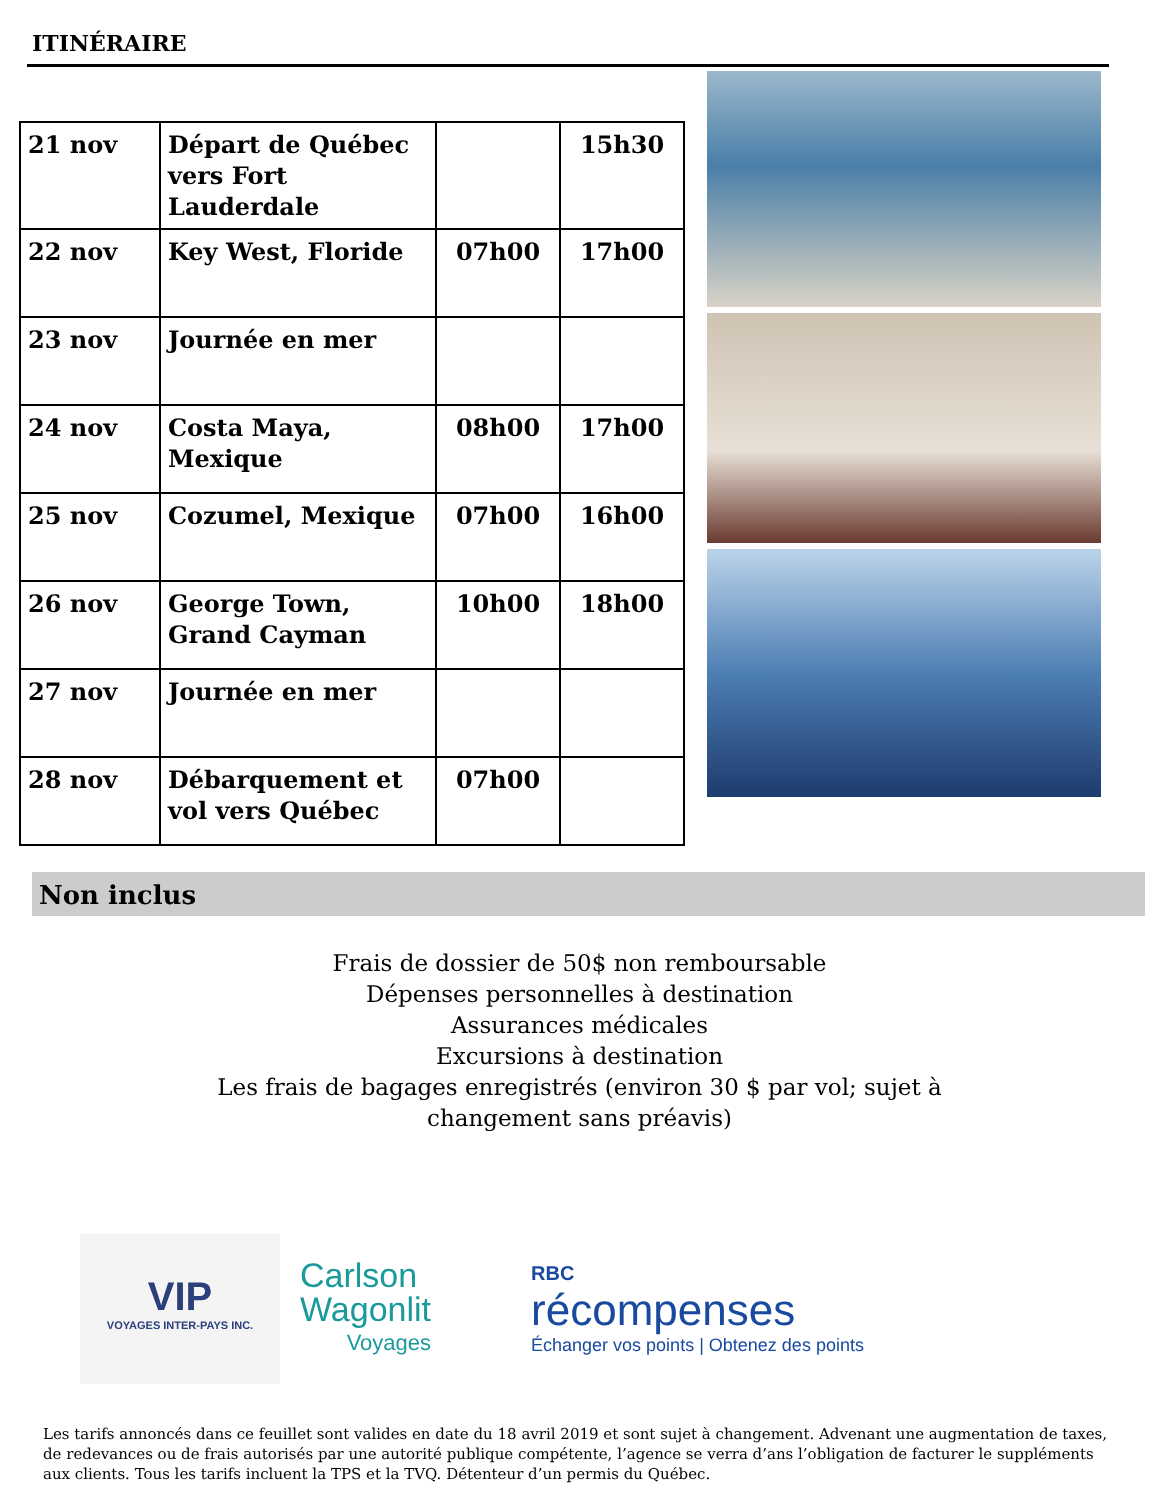ITINÉRAIRE
| 21 nov | Départ de Québec vers Fort Lauderdale | | 15h30 |
| 22 nov | Key West, Floride | 07h00 | 17h00 |
| 23 nov | Journée en mer | | |
| 24 nov | Costa Maya, Mexique | 08h00 | 17h00 |
| 25 nov | Cozumel, Mexique | 07h00 | 16h00 |
| 26 nov | George Town, Grand Cayman | 10h00 | 18h00 |
| 27 nov | Journée en mer | | |
| 28 nov | Débarquement et vol vers Québec | 07h00 | |
Non inclus
Frais de dossier de 50$ non remboursable
Dépenses personnelles à destination
Assurances médicales
Excursions à destination
Les frais de bagages enregistrés (environ 30 $ par vol; sujet à changement sans préavis)
VIP
VOYAGES INTER-PAYS INC.
Carlson
Wagonlit
Voyages
RBC
récompenses
Échanger vos points | Obtenez des points
Les tarifs annoncés dans ce feuillet sont valides en date du 18 avril 2019 et sont sujet à changement. Advenant une augmentation de taxes, de redevances ou de frais autorisés par une autorité publique compétente, l’agence se verra d’ans l’obligation de facturer le suppléments aux clients. Tous les tarifs incluent la TPS et la TVQ. Détenteur d’un permis du Québec.